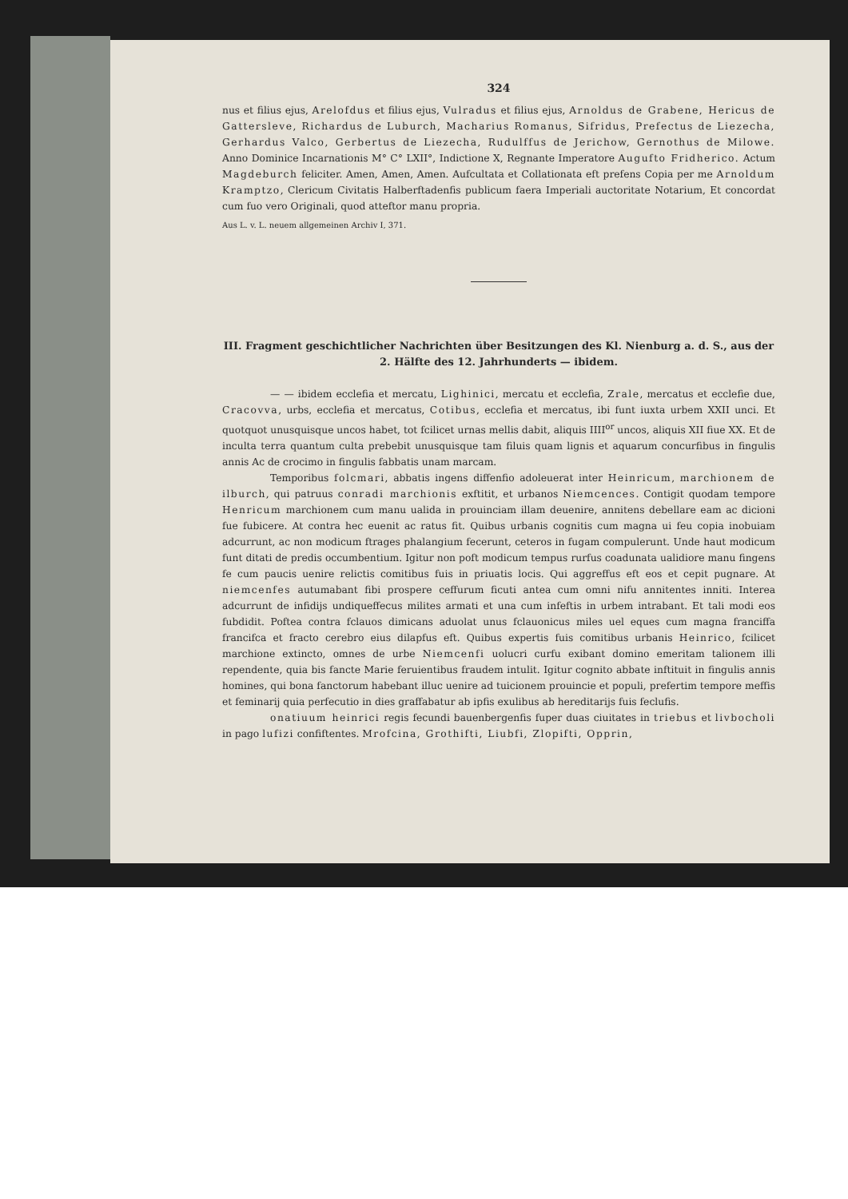324
nus et filius ejus, Arelofdus et filius ejus, Vulradus et filius ejus, Arnoldus de Grabene, Hericus de Gattersleve, Richardus de Luburch, Macharius Romanus, Sifridus, Prefectus de Liezecha, Gerhardus Valco, Gerbertus de Liezecha, Rudulffus de Jerichow, Gernothus de Milowe. Anno Dominice Incarnationis M° C° LXII°, Indictione X, Regnante Imperatore Augufto Fridherico. Actum Magdeburch feliciter. Amen, Amen, Amen. Aufcultata et Collationata eft prefens Copia per me Arnoldum Kramptzo, Clericum Civitatis Halberftadenfis publicum faera Imperiali auctoritate Notarium, Et concordat cum fuo vero Originali, quod atteftor manu propria.
Aus L. v. L. neuem allgemeinen Archiv I, 371.
III. Fragment geschichtlicher Nachrichten über Besitzungen des Kl. Nienburg a. d. S., aus der 2. Hälfte des 12. Jahrhunderts — ibidem.
— — ibidem ecclefia et mercatu, Lighinici, mercatu et ecclefia, Zrale, mercatus et ecclefie due, Cracovva, urbs, ecclefia et mercatus, Cotibus, ecclefia et mercatus, ibi funt iuxta urbem XXII unci. Et quotquot unusquisque uncos habet, tot fcilicet urnas mellis dabit, aliquis IIII<sup>or</sup> uncos, aliquis XII fiue XX. Et de inculta terra quantum culta prebebit unusquisque tam filuis quam lignis et aquarum concurfibus in fingulis annis Ac de crocimo in fingulis fabbatis unam marcam.
Temporibus folcmari, abbatis ingens diffenfio adoleuerat inter Heinricum, marchionem de ilburch, qui patruus conradi marchionis exftitit, et urbanos Niemcences. Contigit quodam tempore Henricum marchionem cum manu ualida in prouinciam illam deuenire, annitens debellare eam ac dicioni fue fubicere. At contra hec euenit ac ratus fit. Quibus urbanis cognitis cum magna ui feu copia inobuiam adcurrunt, ac non modicum ftrages phalangium fecerunt, ceteros in fugam compulerunt. Unde haut modicum funt ditati de predis occumbentium. Igitur non poft modicum tempus rurfus coadunata ualidiore manu fingens fe cum paucis uenire relictis comitibus fuis in priuatis locis. Qui aggreffus eft eos et cepit pugnare. At niemcenfes autumabant fibi prospere ceffurum ficuti antea cum omni nifu annitentes inniti. Interea adcurrunt de infidijs undiqueffecus milites armati et una cum infeftis in urbem intrabant. Et tali modi eos fubdidit. Poftea contra fclauos dimicans aduolat unus fclauonicus miles uel eques cum magna franciffa francifca et fracto cerebro eius dilapfus eft. Quibus expertis fuis comitibus urbanis Heinrico, fcilicet marchione extincto, omnes de urbe Niemcenfi uolucri curfu exibant domino emeritam talionem illi rependente, quia bis fancte Marie feruientibus fraudem intulit. Igitur cognito abbate inftituit in fingulis annis homines, qui bona fanctorum habebant illuc uenire ad tuicionem prouincie et populi, prefertim tempore meffis et feminarij quia perfecutio in dies graffabatur ab ipfis exulibus ab hereditarijs fuis feclufis.
onatiuum heinrici regis fecundi bauenbergenfis fuper duas ciuitates in triebus et livbocholi in pago lufizi confiftentes. Mrofcina, Grothifti, Liubfi, Zlopifti, Opprin,